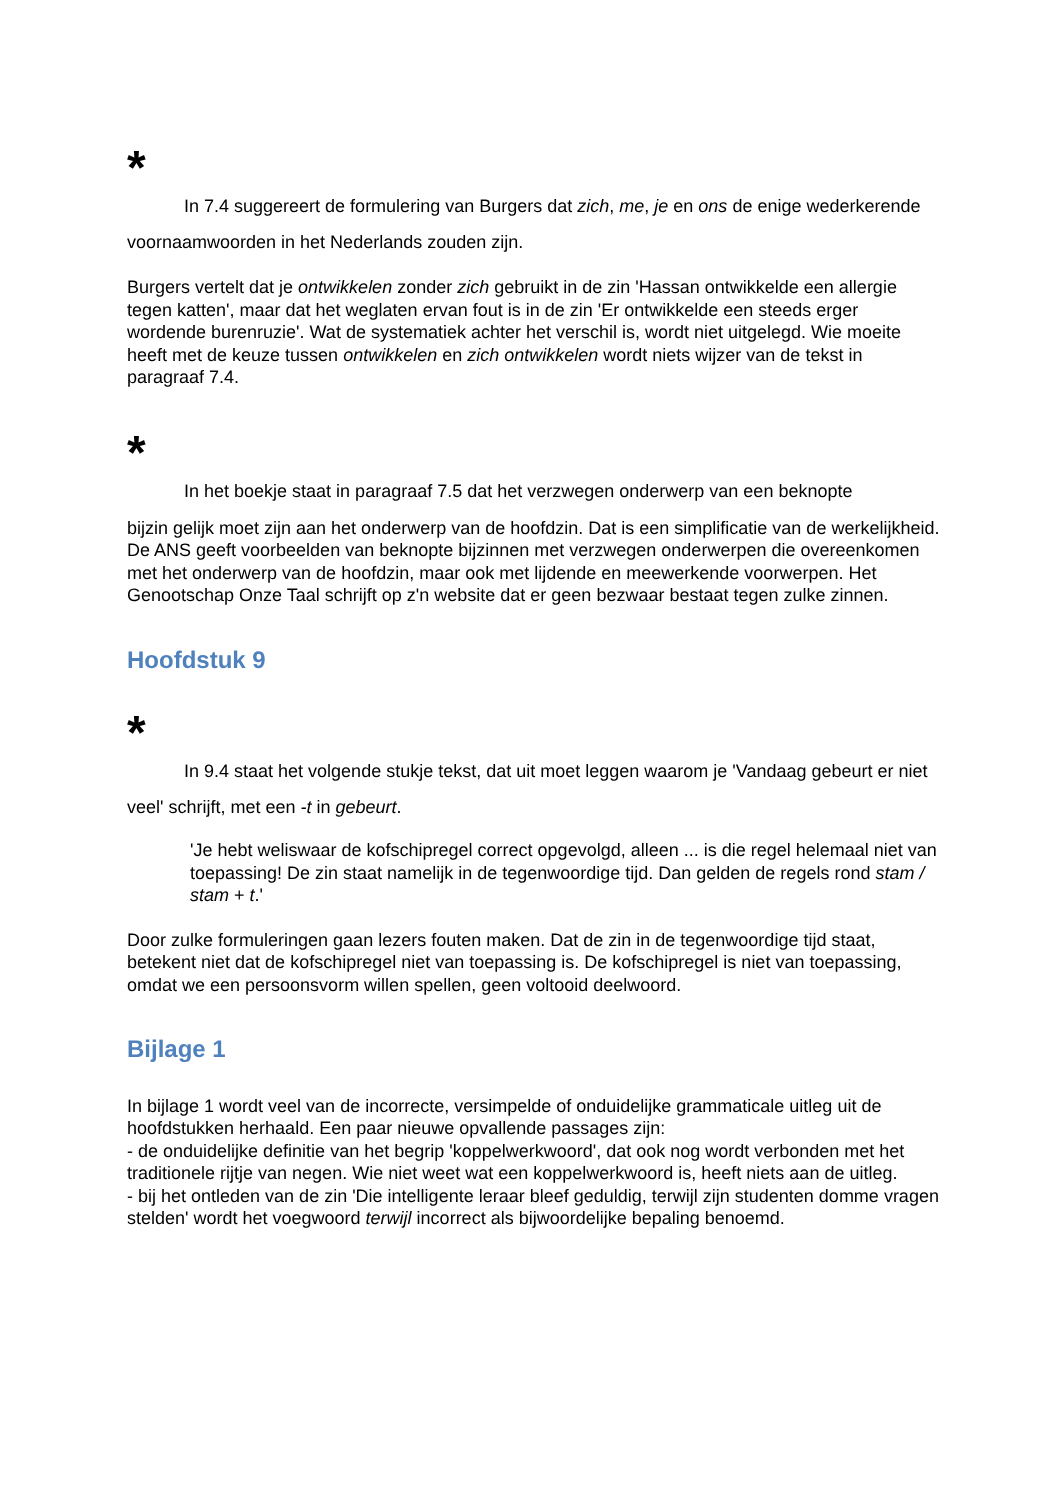*
In 7.4 suggereert de formulering van Burgers dat zich, me, je en ons de enige wederkerende voornaamwoorden in het Nederlands zouden zijn.
Burgers vertelt dat je ontwikkelen zonder zich gebruikt in de zin 'Hassan ontwikkelde een allergie tegen katten', maar dat het weglaten ervan fout is in de zin 'Er ontwikkelde een steeds erger wordende burenruzie'. Wat de systematiek achter het verschil is, wordt niet uitgelegd. Wie moeite heeft met de keuze tussen ontwikkelen en zich ontwikkelen wordt niets wijzer van de tekst in paragraaf 7.4.
*
In het boekje staat in paragraaf 7.5 dat het verzwegen onderwerp van een beknopte
bijzin gelijk moet zijn aan het onderwerp van de hoofdzin. Dat is een simplificatie van de werkelijkheid. De ANS geeft voorbeelden van beknopte bijzinnen met verzwegen onderwerpen die overeenkomen met het onderwerp van de hoofdzin, maar ook met lijdende en meewerkende voorwerpen. Het Genootschap Onze Taal schrijft op z'n website dat er geen bezwaar bestaat tegen zulke zinnen.
Hoofdstuk 9
*
In 9.4 staat het volgende stukje tekst, dat uit moet leggen waarom je 'Vandaag gebeurt er niet veel' schrijft, met een -t in gebeurt.
'Je hebt weliswaar de kofschipregel correct opgevolgd, alleen ... is die regel helemaal niet van toepassing! De zin staat namelijk in de tegenwoordige tijd. Dan gelden de regels rond stam / stam + t.'
Door zulke formuleringen gaan lezers fouten maken. Dat de zin in de tegenwoordige tijd staat, betekent niet dat de kofschipregel niet van toepassing is. De kofschipregel is niet van toepassing, omdat we een persoonsvorm willen spellen, geen voltooid deelwoord.
Bijlage 1
In bijlage 1 wordt veel van de incorrecte, versimpelde of onduidelijke grammaticale uitleg uit de hoofdstukken herhaald. Een paar nieuwe opvallende passages zijn:
- de onduidelijke definitie van het begrip 'koppelwerkwoord', dat ook nog wordt verbonden met het traditionele rijtje van negen. Wie niet weet wat een koppelwerkwoord is, heeft niets aan de uitleg.
- bij het ontleden van de zin 'Die intelligente leraar bleef geduldig, terwijl zijn studenten domme vragen stelden' wordt het voegwoord terwijl incorrect als bijwoordelijke bepaling benoemd.